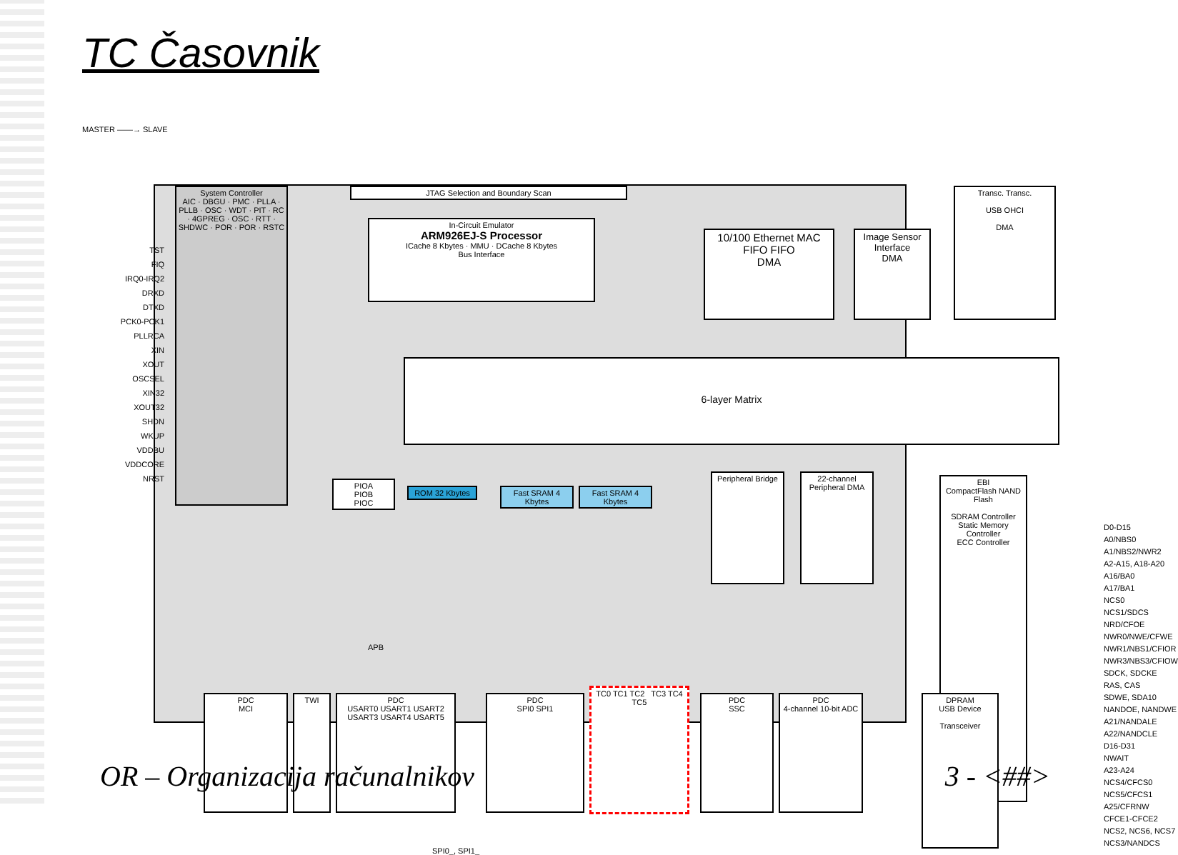TC Časovnik
MASTER ——→ SLAVE
JTAG Selection and Boundary Scan
In-Circuit Emulator
ARM926EJ-S Processor
ICache 8 Kbytes · MMU · DCache 8 Kbytes
Bus Interface
10/100 Ethernet MAC
FIFO FIFO
DMA
Image Sensor Interface
DMA
Transc. Transc.
USB OHCI
DMA
6-layer Matrix
System Controller
AIC · DBGU · PMC · PLLA · PLLB · OSC · WDT · PIT · RC · 4GPREG · OSC · RTT · SHDWC · POR · POR · RSTC
PIOA
PIOB
PIOC
ROM 32 Kbytes
Fast SRAM 4 Kbytes
Fast SRAM 4 Kbytes
Peripheral Bridge
22-channel Peripheral DMA
EBI
CompactFlash NAND Flash
SDRAM Controller
Static Memory Controller
ECC Controller
APB
PDC
MCI
TWI
PDC
USART0 USART1 USART2 USART3 USART4 USART5
PDC
SPI0 SPI1
TC0 TC1 TC2 TC3 TC4 TC5
PDC
SSC
PDC
4-channel 10-bit ADC
DPRAM
USB Device
Transceiver
D0-D15
A0/NBS0
A1/NBS2/NWR2
A2-A15, A18-A20
A16/BA0
A17/BA1
NCS0
NCS1/SDCS
NRD/CFOE
NWR0/NWE/CFWE
NWR1/NBS1/CFIOR
NWR3/NBS3/CFIOW
SDCK, SDCKE
RAS, CAS
SDWE, SDA10
NANDOE, NANDWE
A21/NANDALE
A22/NANDCLE
D16-D31
NWAIT
A23-A24
NCS4/CFCS0
NCS5/CFCS1
A25/CFRNW
CFCE1-CFCE2
NCS2, NCS6, NCS7
NCS3/NANDCS
TST
FIQ
IRQ0-IRQ2
DRXD
DTXD
PCK0-PCK1
PLLRCA
XIN
XOUT
OSCSEL
XIN32
XOUT32
SHDN
WKUP
VDDBU
VDDCORE
NRST
SPI0_, SPI1_
OR – Organizacija računalnikov 3 - <##>